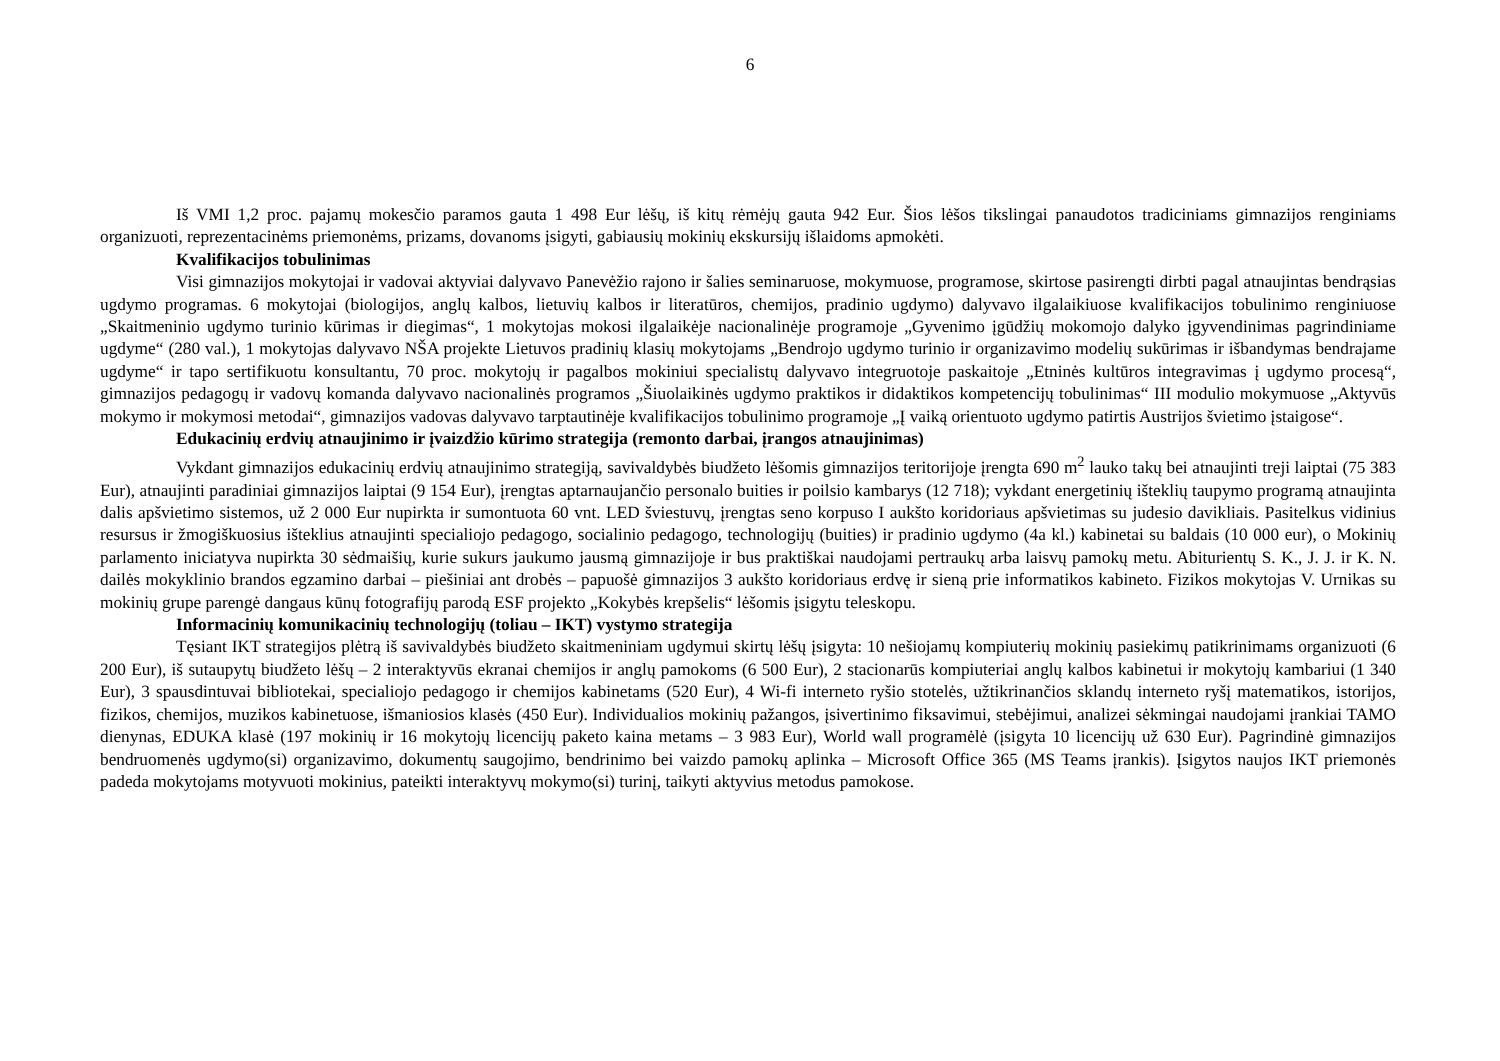6
Iš VMI 1,2 proc. pajamų mokesčio paramos gauta 1 498 Eur lėšų, iš kitų rėmėjų gauta 942 Eur. Šios lėšos tikslingai panaudotos tradiciniams gimnazijos renginiams organizuoti, reprezentacinėms priemonėms, prizams, dovanoms įsigyti, gabiausių mokinių ekskursijų išlaidoms apmokėti.
Kvalifikacijos tobulinimas
Visi gimnazijos mokytojai ir vadovai aktyviai dalyvavo Panevėžio rajono ir šalies seminaruose, mokymuose, programose, skirtose pasirengti dirbti pagal atnaujintas bendrąsias ugdymo programas. 6 mokytojai (biologijos, anglų kalbos, lietuvių kalbos ir literatūros, chemijos, pradinio ugdymo) dalyvavo ilgalaikiuose kvalifikacijos tobulinimo renginiuose „Skaitmeninio ugdymo turinio kūrimas ir diegimas“, 1 mokytojas mokosi ilgalaikėje nacionalinėje programoje „Gyvenimo įgūdžių mokomojo dalyko įgyvendinimas pagrindiniame ugdyme“ (280 val.), 1 mokytojas dalyvavo NŠA projekte Lietuvos pradinių klasių mokytojams „Bendrojo ugdymo turinio ir organizavimo modelių sukūrimas ir išbandymas bendrajame ugdyme“ ir tapo sertifikuotu konsultantu, 70 proc. mokytojų ir pagalbos mokiniui specialistų dalyvavo integruotoje paskaitoje „Etninės kultūros integravimas į ugdymo procesą“, gimnazijos pedagogų ir vadovų komanda dalyvavo nacionalinės programos „Šiuolaikinės ugdymo praktikos ir didaktikos kompetencijų tobulinimas“ III modulio mokymuose „Aktyvūs mokymo ir mokymosi metodai“, gimnazijos vadovas dalyvavo tarptautinėje kvalifikacijos tobulinimo programoje „Į vaiką orientuoto ugdymo patirtis Austrijos švietimo įstaigose“.
Edukacinių erdvių atnaujinimo ir įvaizdžio kūrimo strategija (remonto darbai, įrangos atnaujinimas)
Vykdant gimnazijos edukacinių erdvių atnaujinimo strategiją, savivaldybės biudžeto lėšomis gimnazijos teritorijoje įrengta 690 m<sup>2</sup> lauko takų bei atnaujinti treji laiptai (75 383 Eur), atnaujinti paradiniai gimnazijos laiptai (9 154 Eur), įrengtas aptarnaujančio personalo buities ir poilsio kambarys (12 718); vykdant energetinių išteklių taupymo programą atnaujinta dalis apšvietimo sistemos, už 2 000 Eur nupirkta ir sumontuota 60 vnt. LED šviestuvų, įrengtas seno korpuso I aukšto koridoriaus apšvietimas su judesio davikliais. Pasitelkus vidinius resursus ir žmogiškuosius išteklius atnaujinti specialiojo pedagogo, socialinio pedagogo, technologijų (buities) ir pradinio ugdymo (4a kl.) kabinetai su baldais (10 000 eur), o Mokinių parlamento iniciatyva nupirkta 30 sėdmaišių, kurie sukurs jaukumo jausmą gimnazijoje ir bus praktiškai naudojami pertraukų arba laisvų pamokų metu. Abiturientų S. K., J. J. ir K. N. dailės mokyklinio brandos egzamino darbai – piešiniai ant drobės – papuošė gimnazijos 3 aukšto koridoriaus erdvę ir sieną prie informatikos kabineto. Fizikos mokytojas V. Urnikas su mokinių grupe parengė dangaus kūnų fotografijų parodą ESF projekto „Kokybės krepšelis“ lėšomis įsigytu teleskopu.
Informacinių komunikacinių technologijų (toliau – IKT) vystymo strategija
Tęsiant IKT strategijos plėtrą iš savivaldybės biudžeto skaitmeniniam ugdymui skirtų lėšų įsigyta: 10 nešiojamų kompiuterių mokinių pasiekimų patikrinimams organizuoti (6 200 Eur), iš sutaupytų biudžeto lėšų – 2 interaktyvūs ekranai chemijos ir anglų pamokoms (6 500 Eur), 2 stacionarūs kompiuteriai anglų kalbos kabinetui ir mokytojų kambariui (1 340 Eur), 3 spausdintuvai bibliotekai, specialiojo pedagogo ir chemijos kabinetams (520 Eur), 4 Wi-fi interneto ryšio stotelės, užtikrinančios sklandų interneto ryšį matematikos, istorijos, fizikos, chemijos, muzikos kabinetuose, išmaniosios klasės (450 Eur). Individualios mokinių pažangos, įsivertinimo fiksavimui, stebėjimui, analizei sėkmingai naudojami įrankiai TAMO dienynas, EDUKA klasė (197 mokinių ir 16 mokytojų licencijų paketo kaina metams – 3 983 Eur), World wall programėlė (įsigyta 10 licencijų už 630 Eur). Pagrindinė gimnazijos bendruomenės ugdymo(si) organizavimo, dokumentų saugojimo, bendrinimo bei vaizdo pamokų aplinka – Microsoft Office 365 (MS Teams įrankis). Įsigytos naujos IKT priemonės padeda mokytojams motyvuoti mokinius, pateikti interaktyvų mokymo(si) turinį, taikyti aktyvius metodus pamokose.